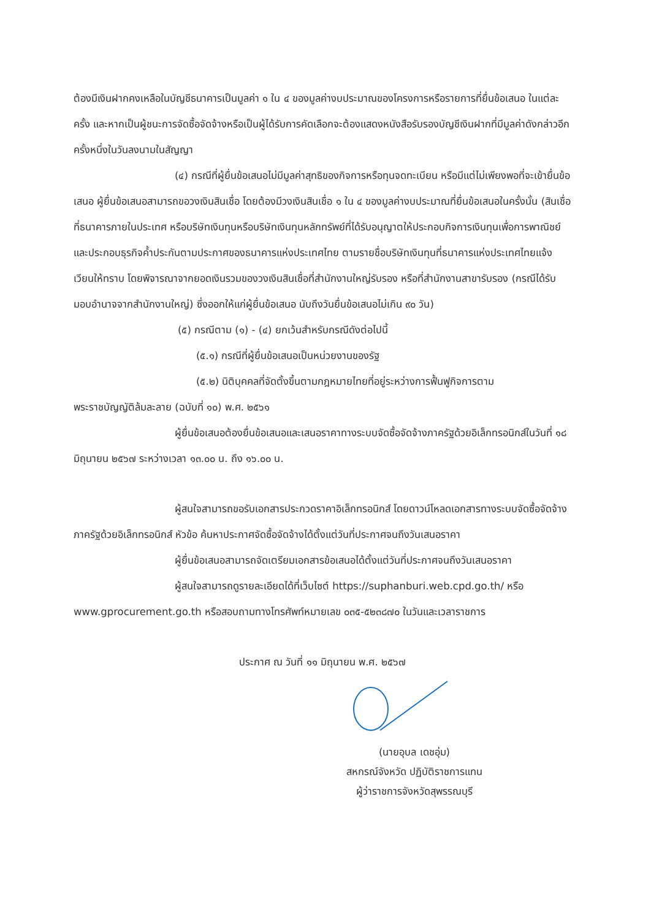ต้องมีเงินฝากคงเหลือในบัญชีธนาคารเป็นมูลค่า ๑ ใน ๔ ของมูลค่างบประมาณของโครงการหรือรายการที่ยื่นข้อเสนอ ในแต่ละครั้ง และหากเป็นผู้ชนะการจัดซื้อจัดจ้างหรือเป็นผู้ได้รับการคัดเลือกจะต้องแสดงหนังสือรับรองบัญชีเงินฝากที่มีมูลค่าดังกล่าวอีกครั้งหนึ่งในวันลงนามในสัญญา
(๔) กรณีที่ผู้ยื่นข้อเสนอไม่มีมูลค่าสุทธิของกิจการหรือทุนจดทะเบียน หรือมีแต่ไม่เพียงพอที่จะเข้ายื่นข้อเสนอ ผู้ยื่นข้อเสนอสามารถขอวงเงินสินเชื่อ โดยต้องมีวงเงินสินเชื่อ ๑ ใน ๔ ของมูลค่างบประมาณที่ยื่นข้อเสนอในครั้งนั้น (สินเชื่อที่ธนาคารภายในประเทศ หรือบริษัทเงินทุนหรือบริษัทเงินทุนหลักทรัพย์ที่ได้รับอนุญาตให้ประกอบกิจการเงินทุนเพื่อการพาณิชย์ และประกอบธุรกิจค้ำประกันตามประกาศของธนาคารแห่งประเทศไทย ตามรายชื่อบริษัทเงินทุนที่ธนาคารแห่งประเทศไทยแจ้งเวียนให้ทราบ โดยพิจารณาจากยอดเงินรวมของวงเงินสินเชื่อที่สำนักงานใหญ่รับรอง หรือที่สำนักงานสาขารับรอง (กรณีได้รับมอบอำนาจจากสำนักงานใหญ่) ซึ่งออกให้แก่ผู้ยื่นข้อเสนอ นับถึงวันยื่นข้อเสนอไม่เกิน ๙๐ วัน)
(๕) กรณีตาม (๑) - (๔) ยกเว้นสำหรับกรณีดังต่อไปนี้
(๕.๑) กรณีที่ผู้ยื่นข้อเสนอเป็นหน่วยงานของรัฐ
(๕.๒) นิติบุคคลที่จัดตั้งขึ้นตามกฎหมายไทยที่อยู่ระหว่างการฟื้นฟูกิจการตาม
พระราชบัญญัติล้มละลาย (ฉบับที่ ๑๐) พ.ศ. ๒๕๖๑
ผู้ยื่นข้อเสนอต้องยื่นข้อเสนอและเสนอราคาทางระบบจัดซื้อจัดจ้างภาครัฐด้วยอิเล็กทรอนิกส์ในวันที่ ๑๘ มิถุนายน ๒๕๖๗ ระหว่างเวลา ๑๓.๐๐ น. ถึง ๑๖.๐๐ น.
ผู้สนใจสามารถขอรับเอกสารประกวดราคาอิเล็กทรอนิกส์ โดยดาวน์โหลดเอกสารทางระบบจัดซื้อจัดจ้างภาครัฐด้วยอิเล็กทรอนิกส์ หัวข้อ ค้นหาประกาศจัดซื้อจัดจ้างได้ตั้งแต่วันที่ประกาศจนถึงวันเสนอราคา
ผู้ยื่นข้อเสนอสามารถจัดเตรียมเอกสารข้อเสนอได้ตั้งแต่วันที่ประกาศจนถึงวันเสนอราคา
ผู้สนใจสามารถดูรายละเอียดได้ที่เว็บไซต์ https://suphanburi.web.cpd.go.th/ หรือ www.gprocurement.go.th หรือสอบถามทางโทรศัพท์หมายเลข ๐๓๕-๕๒๓๘๗๐ ในวันและเวลาราชการ
ประกาศ ณ วันที่ ๑๑ มิถุนายน พ.ศ. ๒๕๖๗
(นายอุบล เดชอุ่ม)
สหกรณ์จังหวัด ปฏิบัติราชการแทน
ผู้ว่าราชการจังหวัดสุพรรณบุรี